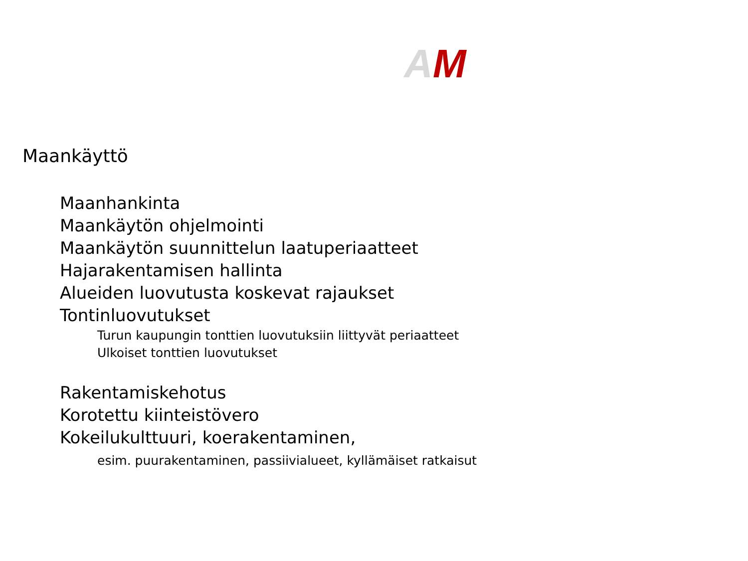AM
Maankäyttö
Maanhankinta
Maankäytön ohjelmointi
Maankäytön suunnittelun laatuperiaatteet
Hajarakentamisen hallinta
Alueiden luovutusta koskevat rajaukset
Tontinluovutukset
Turun kaupungin tonttien luovutuksiin liittyvät periaatteet
Ulkoiset tonttien luovutukset
Rakentamiskehotus
Korotettu kiinteistövero
Kokeilukulttuuri, koerakentaminen,
esim. puurakentaminen, passiivialueet, kyllämäiset ratkaisut